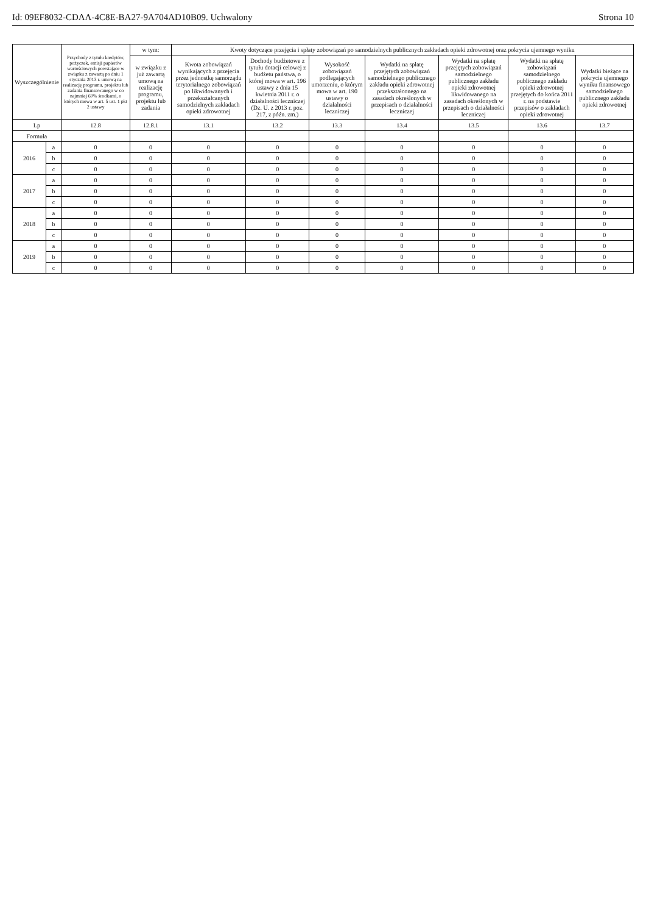Id: 09EF8032-CDAA-4C8E-BA27-9A704AD10B09. Uchwalony Strona 10
| Wyszczególnienie | | Przychody z tytułu kredytów, pożyczek, emisji papierów wartościowych powstające w związku z zawartą po dniu 1 stycznia 2013 r. umową na realizację programu, projektu lub zadania finansowanego w co najmniej 60% środkami, o których mowa w art. 5 ust. 1 pkt 2 ustawy | w tym: | Kwoty dotyczące przejęcia i spłaty zobowiązań po samodzielnych publicznych zakładach opieki zdrowotnej oraz pokrycia ujemnego wyniku | | | | | | |
| --- | --- | --- | --- | --- | --- | --- | --- | --- | --- | --- |
| | | | w związku z już zawartą umową na realizację programu, projektu lub zadania | Kwota zobowiązań wynikających z przejęcia przez jednostkę samorządu terytorialnego zobowiązań po likwidowanych i przekształcanych samodzielnych zakładach opieki zdrowotnej | Dochody budżetowe z tytułu dotacji celowej z budżetu państwa, o której mowa w art. 196 ustawy z dnia 15 kwietnia 2011 r. o działalności leczniczej (Dz. U. z 2013 r. poz. 217, z późn. zm.) | Wysokość zobowiązań podlegających umorzeniu, o którym mowa w art. 190 ustawy o działalności leczniczej | Wydatki na spłatę przejętych zobowiązań samodzielnego publicznego zakładu opieki zdrowotnej przekształconego na zasadach określonych w przepisach o działalności leczniczej | Wydatki na spłatę przejętych zobowiązań samodzielnego publicznego zakładu opieki zdrowotnej likwidowanego na zasadach określonych w przepisach o działalności leczniczej | Wydatki na spłatę zobowiązań samodzielnego publicznego zakładu opieki zdrowotnej przejętych do końca 2011 r. na podstawie przepisów o zakładach opieki zdrowotnej | Wydatki bieżące na pokrycie ujemnego wyniku finansowego samodzielnego publicznego zakładu opieki zdrowotnej |
| Lp | | 12.8 | 12.8.1 | 13.1 | 13.2 | 13.3 | 13.4 | 13.5 | 13.6 | 13.7 |
| Formuła | | | | | | | | | | |
| 2016 | a | 0 | 0 | 0 | 0 | 0 | 0 | 0 | 0 | 0 |
| | b | 0 | 0 | 0 | 0 | 0 | 0 | 0 | 0 | 0 |
| | c | 0 | 0 | 0 | 0 | 0 | 0 | 0 | 0 | 0 |
| 2017 | a | 0 | 0 | 0 | 0 | 0 | 0 | 0 | 0 | 0 |
| | b | 0 | 0 | 0 | 0 | 0 | 0 | 0 | 0 | 0 |
| | c | 0 | 0 | 0 | 0 | 0 | 0 | 0 | 0 | 0 |
| 2018 | a | 0 | 0 | 0 | 0 | 0 | 0 | 0 | 0 | 0 |
| | b | 0 | 0 | 0 | 0 | 0 | 0 | 0 | 0 | 0 |
| | c | 0 | 0 | 0 | 0 | 0 | 0 | 0 | 0 | 0 |
| 2019 | a | 0 | 0 | 0 | 0 | 0 | 0 | 0 | 0 | 0 |
| | b | 0 | 0 | 0 | 0 | 0 | 0 | 0 | 0 | 0 |
| | c | 0 | 0 | 0 | 0 | 0 | 0 | 0 | 0 | 0 |